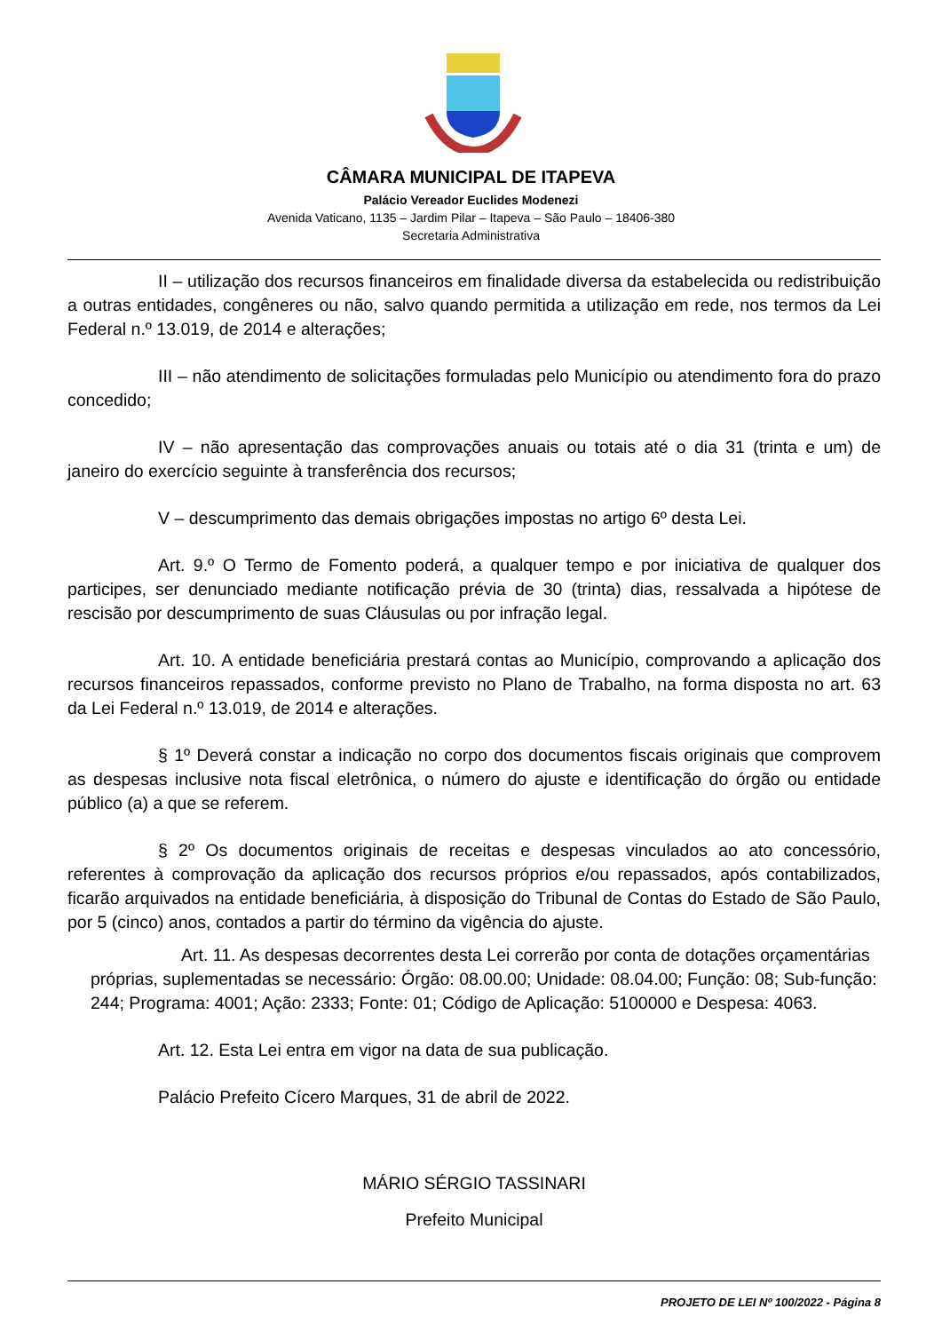CÂMARA MUNICIPAL DE ITAPEVA
Palácio Vereador Euclides Modenezi
Avenida Vaticano, 1135 – Jardim Pilar – Itapeva – São Paulo – 18406-380
Secretaria Administrativa
II – utilização dos recursos financeiros em finalidade diversa da estabelecida ou redistribuição a outras entidades, congêneres ou não, salvo quando permitida a utilização em rede, nos termos da Lei Federal n.º 13.019, de 2014 e alterações;
III – não atendimento de solicitações formuladas pelo Município ou atendimento fora do prazo concedido;
IV – não apresentação das comprovações anuais ou totais até o dia 31 (trinta e um) de janeiro do exercício seguinte à transferência dos recursos;
V – descumprimento das demais obrigações impostas no artigo 6º desta Lei.
Art. 9.º O Termo de Fomento poderá, a qualquer tempo e por iniciativa de qualquer dos participes, ser denunciado mediante notificação prévia de 30 (trinta) dias, ressalvada a hipótese de rescisão por descumprimento de suas Cláusulas ou por infração legal.
Art. 10. A entidade beneficiária prestará contas ao Município, comprovando a aplicação dos recursos financeiros repassados, conforme previsto no Plano de Trabalho, na forma disposta no art. 63 da Lei Federal n.º 13.019, de 2014 e alterações.
§ 1º Deverá constar a indicação no corpo dos documentos fiscais originais que comprovem as despesas inclusive nota fiscal eletrônica, o número do ajuste e identificação do órgão ou entidade público (a) a que se referem.
§ 2º Os documentos originais de receitas e despesas vinculados ao ato concessório, referentes à comprovação da aplicação dos recursos próprios e/ou repassados, após contabilizados, ficarão arquivados na entidade beneficiária, à disposição do Tribunal de Contas do Estado de São Paulo, por 5 (cinco) anos, contados a partir do término da vigência do ajuste.
Art. 11. As despesas decorrentes desta Lei correrão por conta de dotações orçamentárias próprias, suplementadas se necessário: Órgão: 08.00.00; Unidade: 08.04.00; Função: 08; Sub-função: 244; Programa: 4001; Ação: 2333; Fonte: 01; Código de Aplicação: 5100000 e Despesa: 4063.
Art. 12. Esta Lei entra em vigor na data de sua publicação.
Palácio Prefeito Cícero Marques, 31 de abril de 2022.
MÁRIO SÉRGIO TASSINARI
Prefeito Municipal
PROJETO DE LEI Nº 100/2022 - Página 8